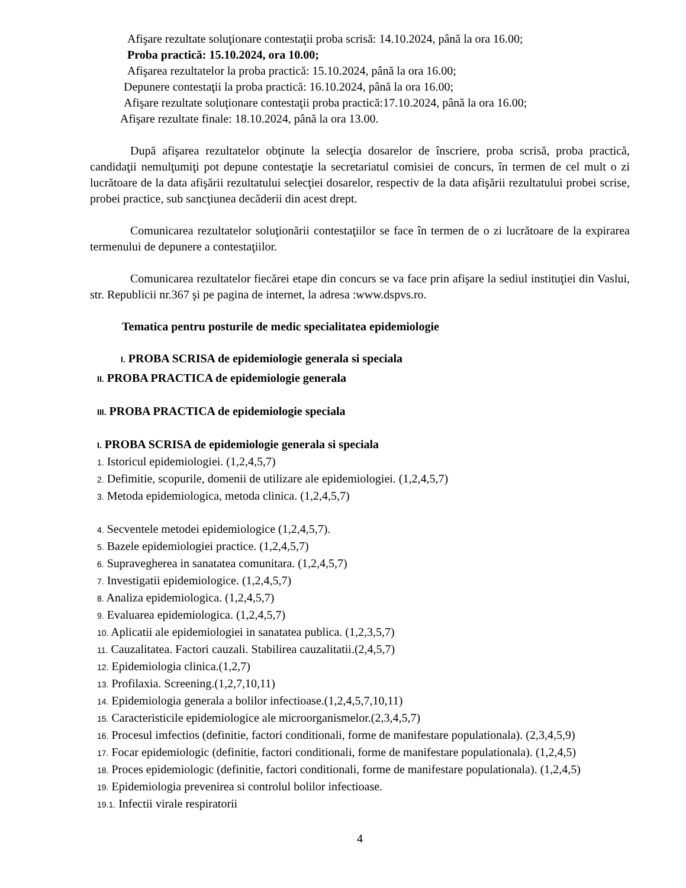Afişare rezultate soluţionare contestaţii proba scrisă: 14.10.2024, până la ora 16.00;
Proba practică: 15.10.2024, ora 10.00;
Afişarea rezultatelor la proba practică: 15.10.2024, până la ora 16.00;
Depunere contestaţii la proba practică: 16.10.2024, până la ora 16.00;
Afişare rezultate soluţionare contestaţii proba practică:17.10.2024, până la ora 16.00;
Afişare rezultate finale: 18.10.2024, până la ora 13.00.
După afişarea rezultatelor obţinute la selecţia dosarelor de înscriere, proba scrisă, proba practică, candidaţii nemulţumiţi pot depune contestaţie la secretariatul comisiei de concurs, în termen de cel mult o zi lucrătoare de la data afişării rezultatului selecţiei dosarelor, respectiv de la data afişării rezultatului probei scrise, probei practice, sub sancţiunea decăderii din acest drept.
Comunicarea rezultatelor soluţionării contestaţiilor se face în termen de o zi lucrătoare de la expirarea termenului de depunere a contestaţiilor.
Comunicarea rezultatelor fiecărei etape din concurs se va face prin afişare la sediul instituţiei din Vaslui, str. Republicii nr.367 şi pe pagina de internet, la adresa :www.dspvs.ro.
Tematica pentru posturile de medic specialitatea epidemiologie
I. PROBA SCRISA de epidemiologie generala si speciala
II. PROBA PRACTICA de epidemiologie generala
III. PROBA PRACTICA de epidemiologie speciala
I. PROBA SCRISA de epidemiologie generala si speciala
1. Istoricul epidemiologiei. (1,2,4,5,7)
2. Defimitie, scopurile, domenii de utilizare ale epidemiologiei. (1,2,4,5,7)
3. Metoda epidemiologica, metoda clinica. (1,2,4,5,7)
4. Secventele metodei epidemiologice (1,2,4,5,7).
5. Bazele epidemiologiei practice. (1,2,4,5,7)
6. Supravegherea in sanatatea comunitara. (1,2,4,5,7)
7. Investigatii epidemiologice. (1,2,4,5,7)
8. Analiza epidemiologica. (1,2,4,5,7)
9. Evaluarea epidemiologica. (1,2,4,5,7)
10. Aplicatii ale epidemiologiei in sanatatea publica. (1,2,3,5,7)
11. Cauzalitatea. Factori cauzali. Stabilirea cauzalitatii.(2,4,5,7)
12. Epidemiologia clinica.(1,2,7)
13. Profilaxia. Screening.(1,2,7,10,11)
14. Epidemiologia generala a bolilor infectioase.(1,2,4,5,7,10,11)
15. Caracteristicile epidemiologice ale microorganismelor.(2,3,4,5,7)
16. Procesul imfectios (definitie, factori conditionali, forme de manifestare populationala). (2,3,4,5,9)
17. Focar epidemiologic (definitie, factori conditionali, forme de manifestare populationala). (1,2,4,5)
18. Proces epidemiologic (definitie, factori conditionali, forme de manifestare populationala). (1,2,4,5)
19. Epidemiologia prevenirea si controlul bolilor infectioase.
19.1. Infectii virale respiratorii
4